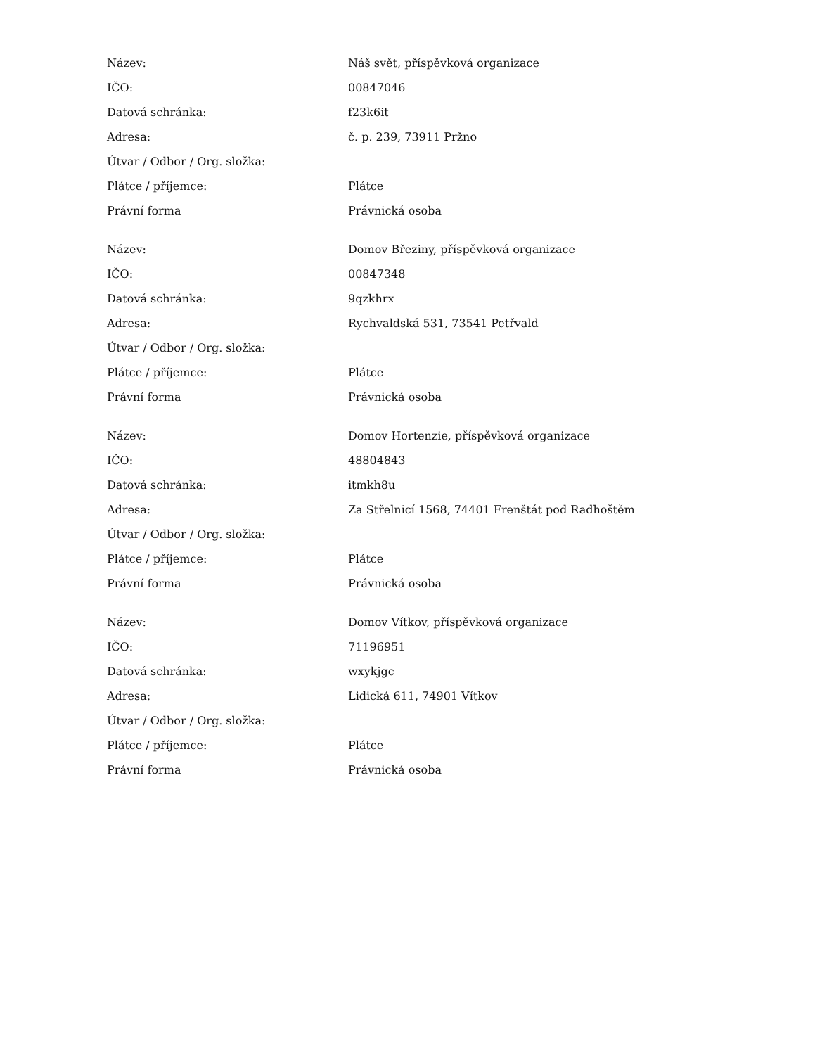| Název: | Náš svět, příspěvková organizace |
| IČO: | 00847046 |
| Datová schránka: | f23k6it |
| Adresa: | č. p. 239, 73911 Pržno |
| Útvar / Odbor / Org. složka: | |
| Plátce / příjemce: | Plátce |
| Právní forma | Právnická osoba |
| Název: | Domov Březiny, příspěvková organizace |
| IČO: | 00847348 |
| Datová schránka: | 9qzkhrx |
| Adresa: | Rychvaldská 531, 73541 Petřvald |
| Útvar / Odbor / Org. složka: | |
| Plátce / příjemce: | Plátce |
| Právní forma | Právnická osoba |
| Název: | Domov Hortenzie, příspěvková organizace |
| IČO: | 48804843 |
| Datová schránka: | itmkh8u |
| Adresa: | Za Střelnicí 1568, 74401 Frenštát pod Radhoštěm |
| Útvar / Odbor / Org. složka: | |
| Plátce / příjemce: | Plátce |
| Právní forma | Právnická osoba |
| Název: | Domov Vítkov, příspěvková organizace |
| IČO: | 71196951 |
| Datová schránka: | wxykjgc |
| Adresa: | Lidická 611, 74901 Vítkov |
| Útvar / Odbor / Org. složka: | |
| Plátce / příjemce: | Plátce |
| Právní forma | Právnická osoba |